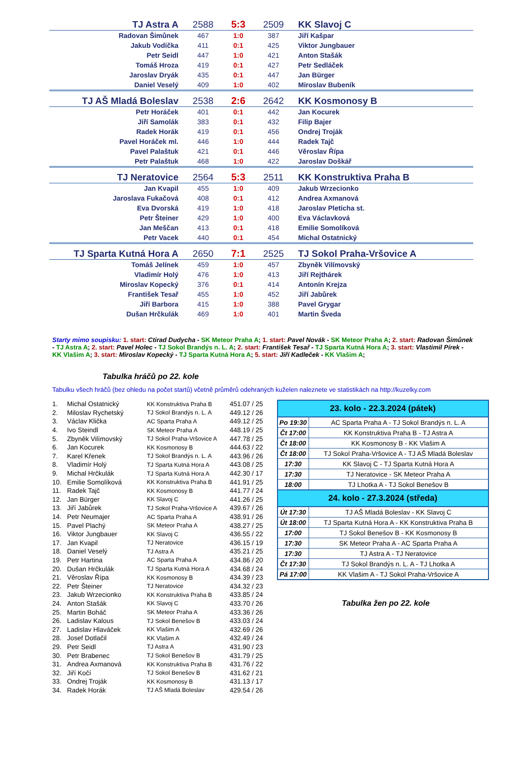| TJ Astra A | 2588 | 5:3 | 2509 | KK Slavoj C |
| Radovan Šimůnek | 467 | 1:0 | 387 | Jiří Kašpar |
| Jakub Vodička | 411 | 0:1 | 425 | Viktor Jungbauer |
| Petr Seidl | 447 | 1:0 | 421 | Anton Stašák |
| Tomáš Hroza | 419 | 0:1 | 427 | Petr Sedláček |
| Jaroslav Dryák | 435 | 0:1 | 447 | Jan Bürger |
| Daniel Veselý | 409 | 1:0 | 402 | Miroslav Bubeník |
| TJ AŠ Mladá Boleslav | 2538 | 2:6 | 2642 | KK Kosmonosy B |
| Petr Horáček | 401 | 0:1 | 442 | Jan Kocurek |
| Jiří Samolák | 383 | 0:1 | 432 | Filip Bajer |
| Radek Horák | 419 | 0:1 | 456 | Ondrej Troják |
| Pavel Horáček ml. | 446 | 1:0 | 444 | Radek Tajč |
| Pavel Palaštuk | 421 | 0:1 | 446 | Věroslav Řípa |
| Petr Palaštuk | 468 | 1:0 | 422 | Jaroslav Doškář |
| TJ Neratovice | 2564 | 5:3 | 2511 | KK Konstruktiva Praha B |
| Jan Kvapil | 455 | 1:0 | 409 | Jakub Wrzecionko |
| Jaroslava Fukačová | 408 | 0:1 | 412 | Andrea Axmanová |
| Eva Dvorská | 419 | 1:0 | 418 | Jaroslav Pleticha st. |
| Petr Šteiner | 429 | 1:0 | 400 | Eva Václavková |
| Jan Meščan | 413 | 0:1 | 418 | Emilie Somolíková |
| Petr Vacek | 440 | 0:1 | 454 | Michal Ostatnický |
| TJ Sparta Kutná Hora A | 2650 | 7:1 | 2525 | TJ Sokol Praha-Vršovice A |
| Tomáš Jelínek | 459 | 1:0 | 457 | Zbyněk Vilímovský |
| Vladimír Holý | 476 | 1:0 | 413 | Jiří Rejthárek |
| Miroslav Kopecký | 376 | 0:1 | 414 | Antonín Krejza |
| František Tesař | 455 | 1:0 | 452 | Jiří Jabůrek |
| Jiří Barbora | 415 | 1:0 | 388 | Pavel Grygar |
| Dušan Hrčkulák | 469 | 1:0 | 401 | Martin Šveda |
Starty mimo soupisku: 1. start: Ctirad Dudycha - SK Meteor Praha A; 1. start: Pavel Novák - SK Meteor Praha A; 2. start: Radovan Šimůnek - TJ Astra A; 2. start: Pavel Holec - TJ Sokol Brandýs n. L. A; 2. start: František Tesař - TJ Sparta Kutná Hora A; 3. start: Vlastimil Pírek - KK Vlašim A; 3. start: Miroslav Kopecký - TJ Sparta Kutná Hora A; 5. start: Jiří Kadleček - KK Vlašim A;
Tabulka hráčů po 22. kole
Tabulku všech hráčů (bez ohledu na počet startů) včetně průměrů odehraných kuželen naleznete ve statistikách na http://kuzelky.com
| 1. | Michal Ostatnický | KK Konstruktiva Praha B | 451.07 / 25 |
| 2. | Miloslav Rychetský | TJ Sokol Brandýs n. L. A | 449.12 / 26 |
| 3. | Václav Klička | AC Sparta Praha A | 449.12 / 25 |
| 4. | Ivo Steindl | SK Meteor Praha A | 448.19 / 25 |
| 5. | Zbyněk Vilímovský | TJ Sokol Praha-Vršovice A | 447.78 / 25 |
| 6. | Jan Kocurek | KK Kosmonosy B | 444.63 / 22 |
| 7. | Karel Křenek | TJ Sokol Brandýs n. L. A | 443.96 / 26 |
| 8. | Vladimír Holý | TJ Sparta Kutná Hora A | 443.08 / 25 |
| 9. | Michal Hrčkulák | TJ Sparta Kutná Hora A | 442.30 / 17 |
| 10. | Emilie Somolíková | KK Konstruktiva Praha B | 441.91 / 25 |
| 11. | Radek Tajč | KK Kosmonosy B | 441.77 / 24 |
| 12. | Jan Bürger | KK Slavoj C | 441.26 / 25 |
| 13. | Jiří Jabůrek | TJ Sokol Praha-Vršovice A | 439.67 / 26 |
| 14. | Petr Neumajer | AC Sparta Praha A | 438.91 / 26 |
| 15. | Pavel Plachý | SK Meteor Praha A | 438.27 / 25 |
| 16. | Viktor Jungbauer | KK Slavoj C | 436.55 / 22 |
| 17. | Jan Kvapil | TJ Neratovice | 436.15 / 19 |
| 18. | Daniel Veselý | TJ Astra A | 435.21 / 25 |
| 19. | Petr Hartina | AC Sparta Praha A | 434.86 / 20 |
| 20. | Dušan Hrčkulák | TJ Sparta Kutná Hora A | 434.68 / 24 |
| 21. | Věroslav Řípa | KK Kosmonosy B | 434.39 / 23 |
| 22. | Petr Šteiner | TJ Neratovice | 434.32 / 23 |
| 23. | Jakub Wrzecionko | KK Konstruktiva Praha B | 433.85 / 24 |
| 24. | Anton Stašák | KK Slavoj C | 433.70 / 26 |
| 25. | Martin Boháč | SK Meteor Praha A | 433.36 / 26 |
| 26. | Ladislav Kalous | TJ Sokol Benešov B | 433.03 / 24 |
| 27. | Ladislav Hlaváček | KK Vlašim A | 432.69 / 26 |
| 28. | Josef Dotlačil | KK Vlašim A | 432.49 / 24 |
| 29. | Petr Seidl | TJ Astra A | 431.90 / 23 |
| 30. | Petr Brabenec | TJ Sokol Benešov B | 431.79 / 25 |
| 31. | Andrea Axmanová | KK Konstruktiva Praha B | 431.76 / 22 |
| 32. | Jiří Kočí | TJ Sokol Benešov B | 431.62 / 21 |
| 33. | Ondrej Troják | KK Kosmonosy B | 431.13 / 17 |
| 34. | Radek Horák | TJ AŠ Mladá Boleslav | 429.54 / 26 |
| 23. kolo - 22.3.2024 (pátek) | |
| --- | --- |
| Po 19:30 | AC Sparta Praha A - TJ Sokol Brandýs n. L. A |
| Čt 17:00 | KK Konstruktiva Praha B - TJ Astra A |
| Čt 18:00 | KK Kosmonosy B - KK Vlašim A |
| Čt 18:00 | TJ Sokol Praha-Vršovice A - TJ AŠ Mladá Boleslav |
| 17:30 | KK Slavoj C - TJ Sparta Kutná Hora A |
| 17:30 | TJ Neratovice - SK Meteor Praha A |
| 18:00 | TJ Lhotka A - TJ Sokol Benešov B |
| 24. kolo - 27.3.2024 (středa) | |
| Út 17:30 | TJ AŠ Mladá Boleslav - KK Slavoj C |
| Út 18:00 | TJ Sparta Kutná Hora A - KK Konstruktiva Praha B |
| 17:00 | TJ Sokol Benešov B - KK Kosmonosy B |
| 17:30 | SK Meteor Praha A - AC Sparta Praha A |
| 17:30 | TJ Astra A - TJ Neratovice |
| Čt 17:30 | TJ Sokol Brandýs n. L. A - TJ Lhotka A |
| Pá 17:00 | KK Vlašim A - TJ Sokol Praha-Vršovice A |
Tabulka žen po 22. kole